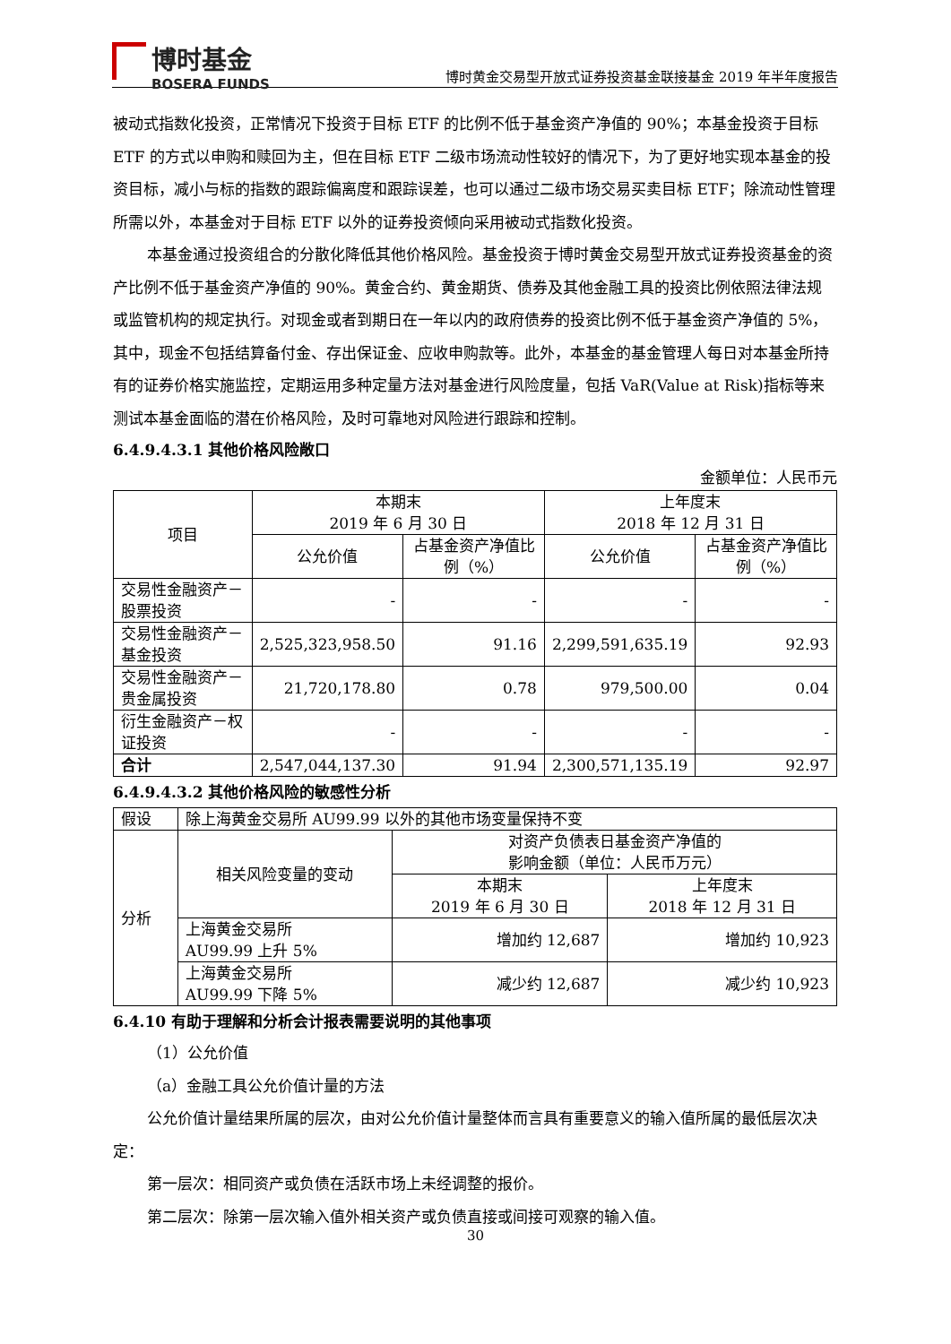博时基金
BOSERA FUNDS
博时黄金交易型开放式证券投资基金联接基金 2019 年半年度报告
被动式指数化投资，正常情况下投资于目标 ETF 的比例不低于基金资产净值的 90%；本基金投资于目标 ETF 的方式以申购和赎回为主，但在目标 ETF 二级市场流动性较好的情况下，为了更好地实现本基金的投资目标，减小与标的指数的跟踪偏离度和跟踪误差，也可以通过二级市场交易买卖目标 ETF；除流动性管理所需以外，本基金对于目标 ETF 以外的证券投资倾向采用被动式指数化投资。
本基金通过投资组合的分散化降低其他价格风险。基金投资于博时黄金交易型开放式证券投资基金的资产比例不低于基金资产净值的 90%。黄金合约、黄金期货、债券及其他金融工具的投资比例依照法律法规或监管机构的规定执行。对现金或者到期日在一年以内的政府债券的投资比例不低于基金资产净值的 5%，其中，现金不包括结算备付金、存出保证金、应收申购款等。此外，本基金的基金管理人每日对本基金所持有的证券价格实施监控，定期运用多种定量方法对基金进行风险度量，包括 VaR(Value at Risk)指标等来测试本基金面临的潜在价格风险，及时可靠地对风险进行跟踪和控制。
6.4.9.4.3.1 其他价格风险敞口
金额单位：人民币元
| 项目 | 本期末 2019 年 6 月 30 日 | | 上年度末 2018 年 12 月 31 日 | |
| | 公允价值 | 占基金资产净值比例（%） | 公允价值 | 占基金资产净值比例（%） |
| 交易性金融资产－股票投资 | - | - | - | - |
| 交易性金融资产－基金投资 | 2,525,323,958.50 | 91.16 | 2,299,591,635.19 | 92.93 |
| 交易性金融资产－贵金属投资 | 21,720,178.80 | 0.78 | 979,500.00 | 0.04 |
| 衍生金融资产－权证投资 | - | - | - | - |
| 合计 | 2,547,044,137.30 | 91.94 | 2,300,571,135.19 | 92.97 |
6.4.9.4.3.2 其他价格风险的敏感性分析
| 假设 | 除上海黄金交易所 AU99.99 以外的其他市场变量保持不变 | | |
| 分析 | 相关风险变量的变动 | 对资产负债表日基金资产净值的 影响金额（单位：人民币万元） | |
| | | 本期末 2019 年 6 月 30 日 | 上年度末 2018 年 12 月 31 日 |
| | 上海黄金交易所 AU99.99 上升 5% | 增加约 12,687 | 增加约 10,923 |
| | 上海黄金交易所 AU99.99 下降 5% | 减少约 12,687 | 减少约 10,923 |
6.4.10 有助于理解和分析会计报表需要说明的其他事项
（1）公允价值
（a）金融工具公允价值计量的方法
公允价值计量结果所属的层次，由对公允价值计量整体而言具有重要意义的输入值所属的最低层次决定：
第一层次：相同资产或负债在活跃市场上未经调整的报价。
第二层次：除第一层次输入值外相关资产或负债直接或间接可观察的输入值。
30